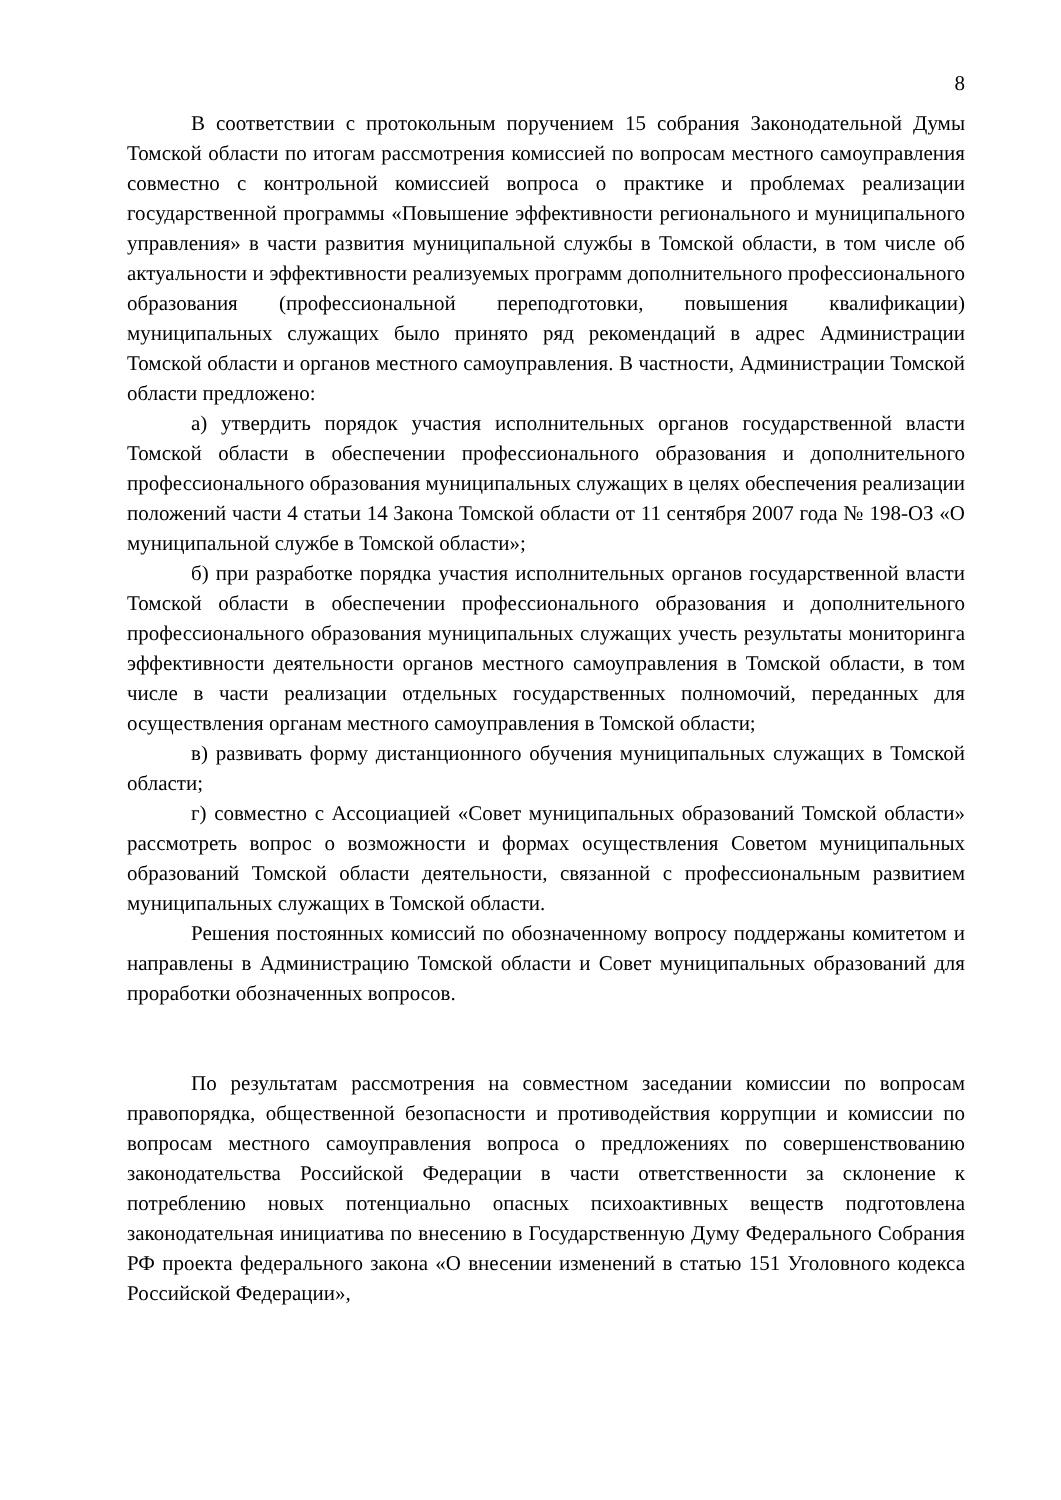8
В соответствии с протокольным поручением 15 собрания Законодательной Думы Томской области по итогам рассмотрения комиссией по вопросам местного самоуправления совместно с контрольной комиссией вопроса о практике и проблемах реализации государственной программы «Повышение эффективности регионального и муниципального управления» в части развития муниципальной службы в Томской области, в том числе об актуальности и эффективности реализуемых программ дополнительного профессионального образования (профессиональной переподготовки, повышения квалификации) муниципальных служащих было принято ряд рекомендаций в адрес Администрации Томской области и органов местного самоуправления. В частности, Администрации Томской области предложено:
а) утвердить порядок участия исполнительных органов государственной власти Томской области в обеспечении профессионального образования и дополнительного профессионального образования муниципальных служащих в целях обеспечения реализации положений части 4 статьи 14 Закона Томской области от 11 сентября 2007 года № 198-ОЗ «О муниципальной службе в Томской области»;
б) при разработке порядка участия исполнительных органов государственной власти Томской области в обеспечении профессионального образования и дополнительного профессионального образования муниципальных служащих учесть результаты мониторинга эффективности деятельности органов местного самоуправления в Томской области, в том числе в части реализации отдельных государственных полномочий, переданных для осуществления органам местного самоуправления в Томской области;
в) развивать форму дистанционного обучения муниципальных служащих в Томской области;
г) совместно с Ассоциацией «Совет муниципальных образований Томской области» рассмотреть вопрос о возможности и формах осуществления Советом муниципальных образований Томской области деятельности, связанной с профессиональным развитием муниципальных служащих в Томской области.
Решения постоянных комиссий по обозначенному вопросу поддержаны комитетом и направлены в Администрацию Томской области и Совет муниципальных образований для проработки обозначенных вопросов.
По результатам рассмотрения на совместном заседании комиссии по вопросам правопорядка, общественной безопасности и противодействия коррупции и комиссии по вопросам местного самоуправления вопроса о предложениях по совершенствованию законодательства Российской Федерации в части ответственности за склонение к потреблению новых потенциально опасных психоактивных веществ подготовлена законодательная инициатива по внесению в Государственную Думу Федерального Собрания РФ проекта федерального закона «О внесении изменений в статью 151 Уголовного кодекса Российской Федерации»,